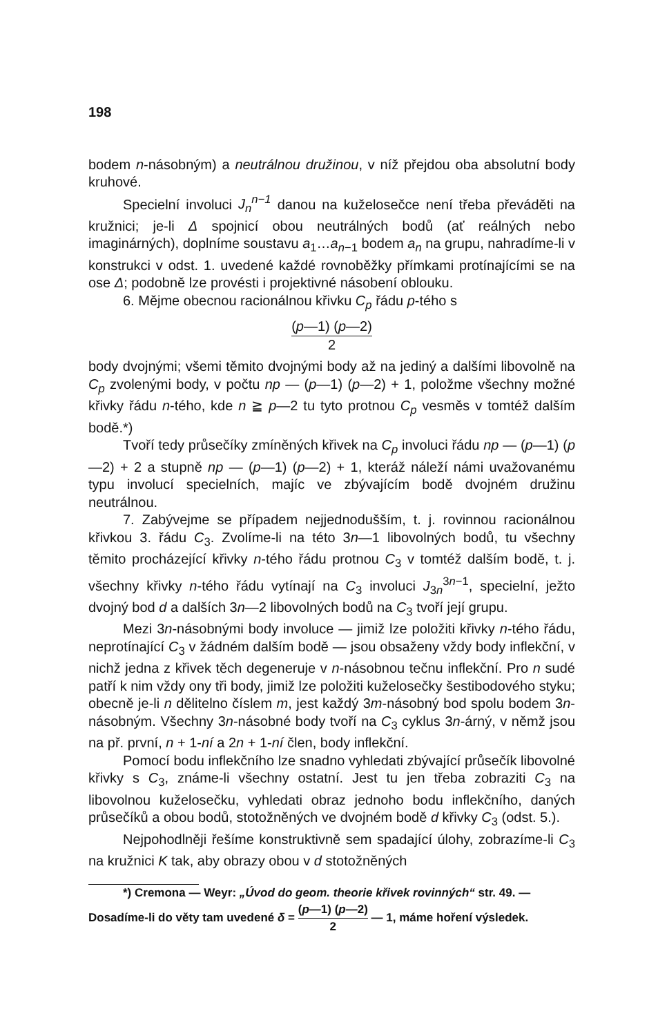198
bodem n-násobným) a neutrálnou družinou, v níž přejdou oba absolutní body kruhové.
Specielní involuci J<sub>n</sub><sup>n−1</sup> danou na kuželosečce není třeba převáděti na kružnici; je-li Δ spojnicí obou neutrálných bodů (ať reálných nebo imaginárných), doplníme soustavu a<sub>1</sub>…a<sub>n−1</sub> bodem a<sub>n</sub> na grupu, nahradíme-li v konstrukci v odst. 1. uvedené každé rovnoběžky přímkami protínajícími se na ose Δ; podobně lze provésti i projektivné násobení oblouku.
6. Mějme obecnou racionálnou křivku C<sub>p</sub> řádu p-tého s
(p—1) (p—2) 2
body dvojnými; všemi těmito dvojnými body až na jediný a dalšími libovolně na C<sub>p</sub> zvolenými body, v počtu np — (p—1) (p—2) + 1, položme všechny možné křivky řádu n-tého, kde n ≧ p—2 tu tyto protnou C<sub>p</sub> vesměs v tomtéž dalším bodě.*)
Tvoří tedy průsečíky zmíněných křivek na C<sub>p</sub> involuci řádu np — (p—1) (p—2) + 2 a stupně np — (p—1) (p—2) + 1, kteráž náleží námi uvažovanému typu involucí specielních, majíc ve zbývajícím bodě dvojném družinu neutrálnou.
7. Zabývejme se případem nejjednodušším, t. j. rovinnou racionálnou křivkou 3. řádu C<sub>3</sub>. Zvolíme-li na této 3n—1 libovolných bodů, tu všechny těmito procházející křivky n-tého řádu protnou C<sub>3</sub> v tomtéž dalším bodě, t. j. všechny křivky n-tého řádu vytínají na C<sub>3</sub> involuci J<sub>3n</sub><sup>3n−1</sup>, specielní, ježto dvojný bod d a dalších 3n—2 libovolných bodů na C<sub>3</sub> tvoří její grupu.
Mezi 3n-násobnými body involuce — jimiž lze položiti křivky n-tého řádu, neprotínající C<sub>3</sub> v žádném dalším bodě — jsou obsaženy vždy body inflekční, v nichž jedna z křivek těch degeneruje v n-násobnou tečnu inflekční. Pro n sudé patří k nim vždy ony tři body, jimiž lze položiti kuželosečky šestibodového styku; obecně je-li n dělitelno číslem m, jest každý 3m-násobný bod spolu bodem 3n-násobným. Všechny 3n-násobné body tvoří na C<sub>3</sub> cyklus 3n-árný, v němž jsou na př. první, n + 1-ní a 2n + 1-ní člen, body inflekční.
Pomocí bodu inflekčního lze snadno vyhledati zbývající průsečík libovolné křivky s C<sub>3</sub>, známe-li všechny ostatní. Jest tu jen třeba zobraziti C<sub>3</sub> na libovolnou kuželosečku, vyhledati obraz jednoho bodu inflekčního, daných průsečíků a obou bodů, stotožněných ve dvojném bodě d křivky C<sub>3</sub> (odst. 5.).
Nejpohodlněji řešíme konstruktivně sem spadající úlohy, zobrazíme-li C<sub>3</sub> na kružnici K tak, aby obrazy obou v d stotožněných
*) Cremona — Weyr: „Úvod do geom. theorie křivek rovinných“ str. 49. —
Dosadíme-li do věty tam uvedené δ = (p—1) (p—2) 2 — 1, máme hoření výsledek.